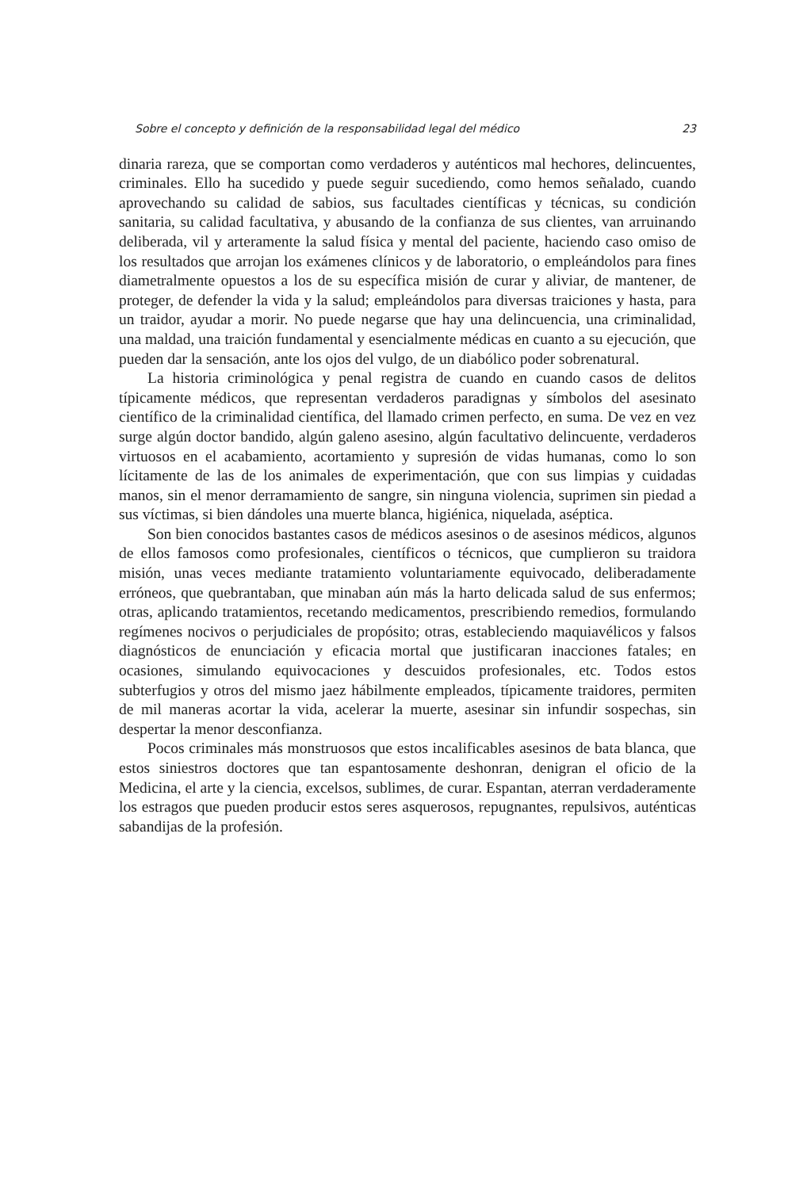Sobre el concepto y definición de la responsabilidad legal del médico 23
dinaria rareza, que se comportan como verdaderos y auténticos mal hechores, delincuentes, criminales. Ello ha sucedido y puede seguir sucediendo, como hemos señalado, cuando aprovechando su calidad de sabios, sus facultades científicas y técnicas, su condición sanitaria, su calidad facultativa, y abusando de la confianza de sus clientes, van arruinando deliberada, vil y arteramente la salud física y mental del paciente, haciendo caso omiso de los resultados que arrojan los exámenes clínicos y de laboratorio, o empleándolos para fines diametralmente opuestos a los de su específica misión de curar y aliviar, de mantener, de proteger, de defender la vida y la salud; empleándolos para diversas traiciones y hasta, para un traidor, ayudar a morir. No puede negarse que hay una delincuencia, una criminalidad, una maldad, una traición fundamental y esencialmente médicas en cuanto a su ejecución, que pueden dar la sensación, ante los ojos del vulgo, de un diabólico poder sobrenatural.
La historia criminológica y penal registra de cuando en cuando casos de delitos típicamente médicos, que representan verdaderos paradignas y símbolos del asesinato científico de la criminalidad científica, del llamado crimen perfecto, en suma. De vez en vez surge algún doctor bandido, algún galeno asesino, algún facultativo delincuente, verdaderos virtuosos en el acabamiento, acortamiento y supresión de vidas humanas, como lo son lícitamente de las de los animales de experimentación, que con sus limpias y cuidadas manos, sin el menor derramamiento de sangre, sin ninguna violencia, suprimen sin piedad a sus víctimas, si bien dándoles una muerte blanca, higiénica, niquelada, aséptica.
Son bien conocidos bastantes casos de médicos asesinos o de asesinos médicos, algunos de ellos famosos como profesionales, científicos o técnicos, que cumplieron su traidora misión, unas veces mediante tratamiento voluntariamente equivocado, deliberadamente erróneos, que quebrantaban, que minaban aún más la harto delicada salud de sus enfermos; otras, aplicando tratamientos, recetando medicamentos, prescribiendo remedios, formulando regímenes nocivos o perjudiciales de propósito; otras, estableciendo maquiavélicos y falsos diagnósticos de enunciación y eficacia mortal que justificaran inacciones fatales; en ocasiones, simulando equivocaciones y descuidos profesionales, etc. Todos estos subterfugios y otros del mismo jaez hábilmente empleados, típicamente traidores, permiten de mil maneras acortar la vida, acelerar la muerte, asesinar sin infundir sospechas, sin despertar la menor desconfianza.
Pocos criminales más monstruosos que estos incalificables asesinos de bata blanca, que estos siniestros doctores que tan espantosamente deshonran, denigran el oficio de la Medicina, el arte y la ciencia, excelsos, sublimes, de curar. Espantan, aterran verdaderamente los estragos que pueden producir estos seres asquerosos, repugnantes, repulsivos, auténticas sabandijas de la profesión.